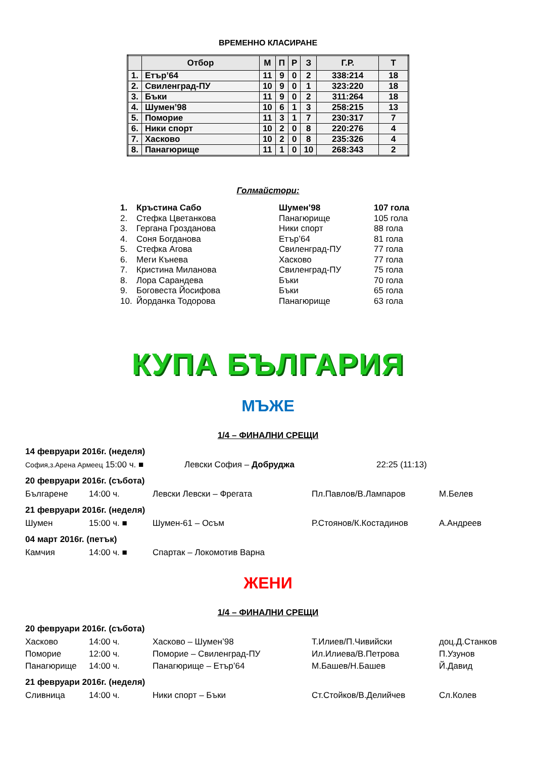ВРЕМЕННО КЛАСИРАНЕ
| | Отбор | М | П | Р | З | Г.Р. | Т |
| --- | --- | --- | --- | --- | --- | --- | --- |
| 1. | Етър’64 | 11 | 9 | 0 | 2 | 338:214 | 18 |
| 2. | Свиленград-ПУ | 10 | 9 | 0 | 1 | 323:220 | 18 |
| 3. | Бъки | 11 | 9 | 0 | 2 | 311:264 | 18 |
| 4. | Шумен’98 | 10 | 6 | 1 | 3 | 258:215 | 13 |
| 5. | Поморие | 11 | 3 | 1 | 7 | 230:317 | 7 |
| 6. | Ники спорт | 10 | 2 | 0 | 8 | 220:276 | 4 |
| 7. | Хасково | 10 | 2 | 0 | 8 | 235:326 | 4 |
| 8. | Панагюрище | 11 | 1 | 0 | 10 | 268:343 | 2 |
Голмайстори:
| 1. | Кръстина Сабо | Шумен’98 | 107 гола |
| 2. | Стефка Цветанкова | Панагюрище | 105 гола |
| 3. | Гергана Грозданова | Ники спорт | 88 гола |
| 4. | Соня Богданова | Етър’64 | 81 гола |
| 5. | Стефка Агова | Свиленград-ПУ | 77 гола |
| 6. | Меги Кънева | Хасково | 77 гола |
| 7. | Кристина Миланова | Свиленград-ПУ | 75 гола |
| 8. | Лора Сарандева | Бъки | 70 гола |
| 9. | Боговеста Йосифова | Бъки | 65 гола |
| 10. | Йорданка Тодорова | Панагюрище | 63 гола |
КУПА БЪЛГАРИЯ
МЪЖЕ
1/4 – ФИНАЛНИ СРЕЩИ
14 февруари 2016г. (неделя)
| София,з.Арена Армеец 15:00 ч. ■ | Левски София – Добруджа | 22:25 (11:13) |
20 февруари 2016г. (събота)
| Българене | 14:00 ч. | Левски Левски – Фрегата | Пл.Павлов/В.Лампаров | М.Белев |
21 февруари 2016г. (неделя)
| Шумен | 15:00 ч. ■ | Шумен-61 – Осъм | Р.Стоянов/К.Костадинов | А.Андреев |
04 март 2016г. (петък)
| Камчия | 14:00 ч. ■ | Спартак – Локомотив Варна |
ЖЕНИ
1/4 – ФИНАЛНИ СРЕЩИ
20 февруари 2016г. (събота)
| Хасково | 14:00 ч. | Хасково – Шумен’98 | Т.Илиев/П.Чивийски | доц.Д.Станков |
| Поморие | 12:00 ч. | Поморие – Свиленград-ПУ | Ил.Илиева/В.Петрова | П.Узунов |
| Панагюрище | 14:00 ч. | Панагюрище – Етър’64 | М.Башев/Н.Башев | Й.Давид |
21 февруари 2016г. (неделя)
| Сливница | 14:00 ч. | Ники спорт – Бъки | Ст.Стойков/В.Делийчев | Сл.Колев |